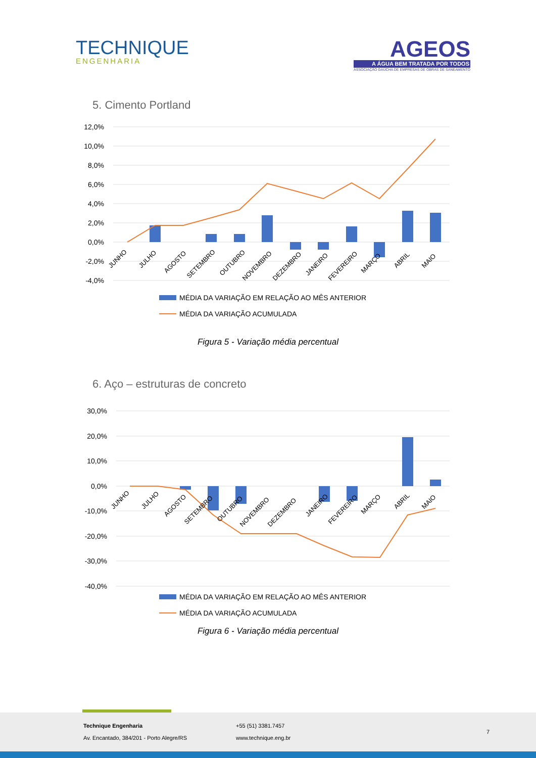TECHNIQUE
ENGENHARIA
AGEOS
A ÁGUA BEM TRATADA POR TODOS
ASSOCIAÇÃO GAÚCHA DE EMPRESAS DE OBRAS DE SANEAMENTO
5. Cimento Portland
12,0%
10,0%
8,0%
6,0%
4,0%
2,0%
0,0%
-2,0%
-4,0%
JUNHO
JULHO
AGOSTO
SETEMBRO
OUTUBRO
NOVEMBRO
DEZEMBRO
JANEIRO
FEVEREIRO
MARÇO
ABRIL
MAIO
MÉDIA DA VARIAÇÃO EM RELAÇÃO AO MÊS ANTERIOR
MÉDIA DA VARIAÇÃO ACUMULADA
Figura 5 - Variação média percentual
6. Aço – estruturas de concreto
30,0%
20,0%
10,0%
0,0%
-10,0%
-20,0%
-30,0%
-40,0%
JUNHO
JULHO
AGOSTO
SETEMBRO
OUTUBRO
NOVEMBRO
DEZEMBRO
JANEIRO
FEVEREIRO
MARÇO
ABRIL
MAIO
MÉDIA DA VARIAÇÃO EM RELAÇÃO AO MÊS ANTERIOR
MÉDIA DA VARIAÇÃO ACUMULADA
Figura 6 - Variação média percentual
Technique Engenharia
Av. Encantado, 384/201 - Porto Alegre/RS
+55 (51) 3381.7457
www.technique.eng.br
7